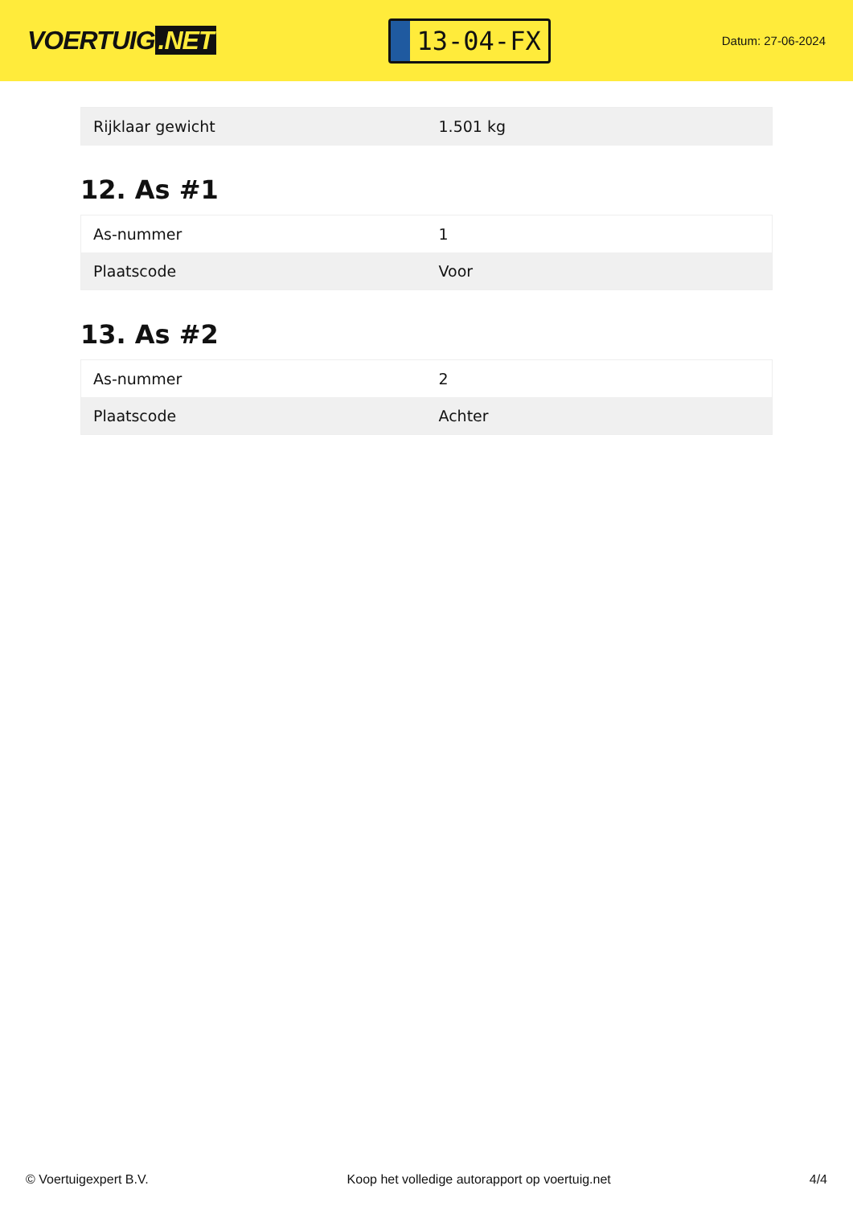VOERTUIG.NET
13-04-FX
Datum: 27-06-2024
| Rijklaar gewicht | 1.501 kg |
12. As #1
| As-nummer | 1 |
| Plaatscode | Voor |
13. As #2
| As-nummer | 2 |
| Plaatscode | Achter |
© Voertuigexpert B.V. Koop het volledige autorapport op voertuig.net 4/4